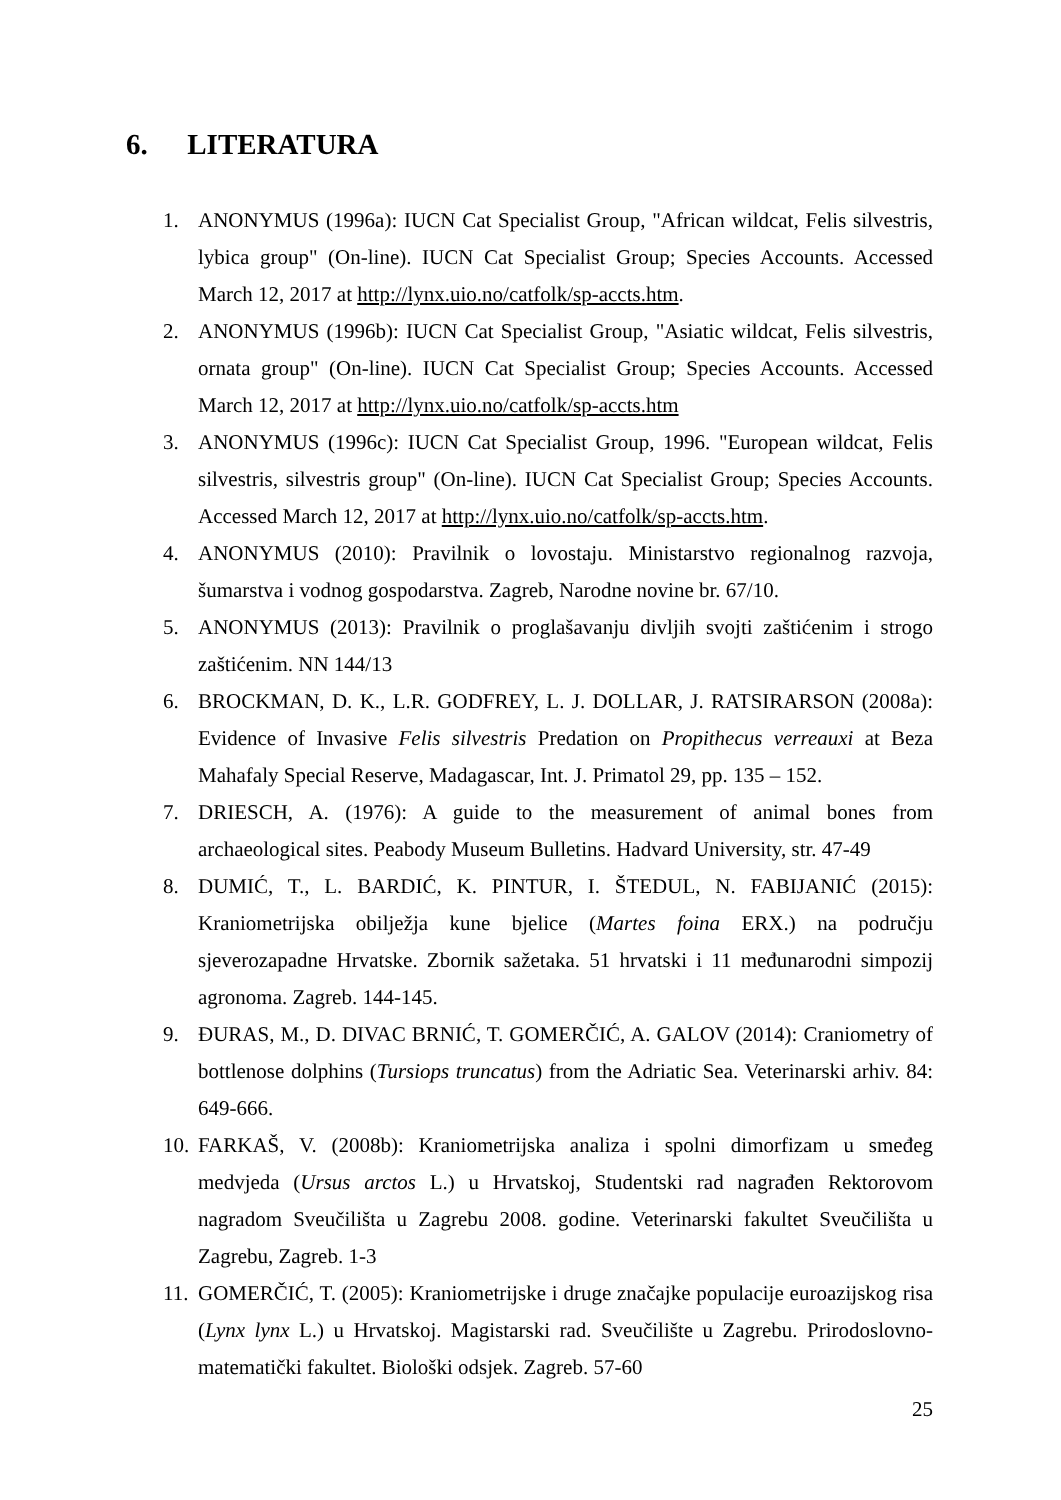6. LITERATURA
1. ANONYMUS (1996a): IUCN Cat Specialist Group, "African wildcat, Felis silvestris, lybica group" (On-line). IUCN Cat Specialist Group; Species Accounts. Accessed March 12, 2017 at http://lynx.uio.no/catfolk/sp-accts.htm.
2. ANONYMUS (1996b): IUCN Cat Specialist Group, "Asiatic wildcat, Felis silvestris, ornata group" (On-line). IUCN Cat Specialist Group; Species Accounts. Accessed March 12, 2017 at http://lynx.uio.no/catfolk/sp-accts.htm
3. ANONYMUS (1996c): IUCN Cat Specialist Group, 1996. "European wildcat, Felis silvestris, silvestris group" (On-line). IUCN Cat Specialist Group; Species Accounts. Accessed March 12, 2017 at http://lynx.uio.no/catfolk/sp-accts.htm.
4. ANONYMUS (2010): Pravilnik o lovostaju. Ministarstvo regionalnog razvoja, šumarstva i vodnog gospodarstva. Zagreb, Narodne novine br. 67/10.
5. ANONYMUS (2013): Pravilnik o proglašavanju divljih svojti zaštićenim i strogo zaštićenim. NN 144/13
6. BROCKMAN, D. K., L.R. GODFREY, L. J. DOLLAR, J. RATSIRARSON (2008a): Evidence of Invasive Felis silvestris Predation on Propithecus verreauxi at Beza Mahafaly Special Reserve, Madagascar, Int. J. Primatol 29, pp. 135 – 152.
7. DRIESCH, A. (1976): A guide to the measurement of animal bones from archaeological sites. Peabody Museum Bulletins. Hadvard University, str. 47-49
8. DUMIĆ, T., L. BARDIĆ, K. PINTUR, I. ŠTEDUL, N. FABIJANIĆ (2015): Kraniometrijska obilježja kune bjelice (Martes foina ERX.) na području sjeverozapadne Hrvatske. Zbornik sažetaka. 51 hrvatski i 11 međunarodni simpozij agronoma. Zagreb. 144-145.
9. ĐURAS, M., D. DIVAC BRNIĆ, T. GOMERČIĆ, A. GALOV (2014): Craniometry of bottlenose dolphins (Tursiops truncatus) from the Adriatic Sea. Veterinarski arhiv. 84: 649-666.
10. FARKAŠ, V. (2008b): Kraniometrijska analiza i spolni dimorfizam u smeđeg medvjeda (Ursus arctos L.) u Hrvatskoj, Studentski rad nagrađen Rektorovom nagradom Sveučilišta u Zagrebu 2008. godine. Veterinarski fakultet Sveučilišta u Zagrebu, Zagreb. 1-3
11. GOMERČIĆ, T. (2005): Kraniometrijske i druge značajke populacije euroazijskog risa (Lynx lynx L.) u Hrvatskoj. Magistarski rad. Sveučilište u Zagrebu. Prirodoslovno-matematički fakultet. Biološki odsjek. Zagreb. 57-60
25